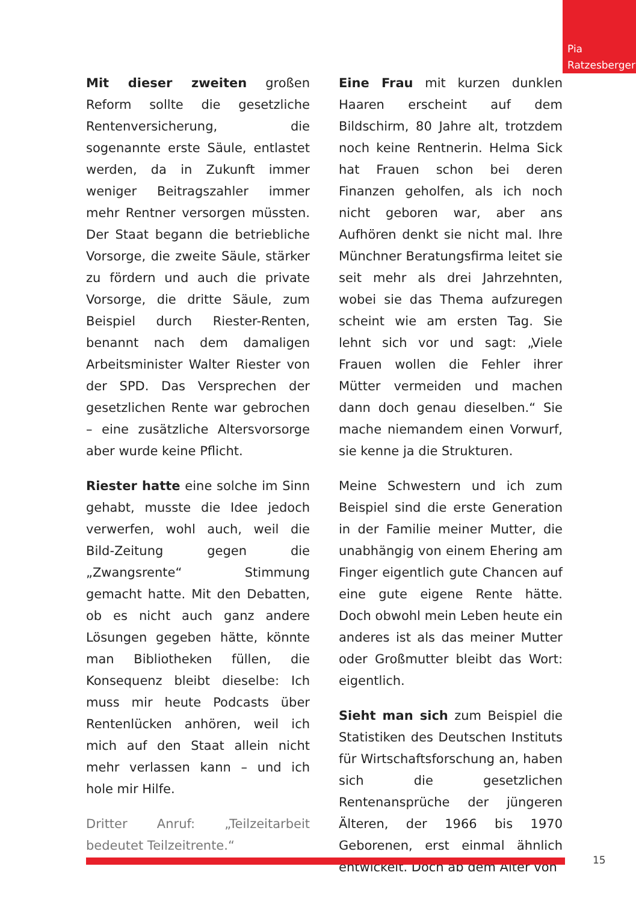Pia
Ratzesberger
Mit dieser zweiten großen Reform sollte die gesetzliche Rentenversicherung, die sogenannte erste Säule, entlastet werden, da in Zukunft immer weniger Beitragszahler immer mehr Rentner versorgen müssten. Der Staat begann die betriebliche Vorsorge, die zweite Säule, stärker zu fördern und auch die private Vorsorge, die dritte Säule, zum Beispiel durch Riester-Renten, benannt nach dem damaligen Arbeitsminister Walter Riester von der SPD. Das Versprechen der gesetzlichen Rente war gebrochen – eine zusätzliche Altersvorsorge aber wurde keine Pflicht.
Riester hatte eine solche im Sinn gehabt, musste die Idee jedoch verwerfen, wohl auch, weil die Bild-Zeitung gegen die „Zwangsrente“ Stimmung gemacht hatte. Mit den Debatten, ob es nicht auch ganz andere Lösungen gegeben hätte, könnte man Bibliotheken füllen, die Konsequenz bleibt dieselbe: Ich muss mir heute Podcasts über Rentenlücken anhören, weil ich mich auf den Staat allein nicht mehr verlassen kann – und ich hole mir Hilfe.
Dritter Anruf: „Teilzeitarbeit bedeutet Teilzeitrente.“
Eine Frau mit kurzen dunklen Haaren erscheint auf dem Bildschirm, 80 Jahre alt, trotzdem noch keine Rentnerin. Helma Sick hat Frauen schon bei deren Finanzen geholfen, als ich noch nicht geboren war, aber ans Aufhören denkt sie nicht mal. Ihre Münchner Beratungsfirma leitet sie seit mehr als drei Jahrzehnten, wobei sie das Thema aufzuregen scheint wie am ersten Tag. Sie lehnt sich vor und sagt: „Viele Frauen wollen die Fehler ihrer Mütter vermeiden und machen dann doch genau dieselben.“ Sie mache niemandem einen Vorwurf, sie kenne ja die Strukturen.
Meine Schwestern und ich zum Beispiel sind die erste Generation in der Familie meiner Mutter, die unabhängig von einem Ehering am Finger eigentlich gute Chancen auf eine gute eigene Rente hätte. Doch obwohl mein Leben heute ein anderes ist als das meiner Mutter oder Großmutter bleibt das Wort: eigentlich.
Sieht man sich zum Beispiel die Statistiken des Deutschen Instituts für Wirtschaftsforschung an, haben sich die gesetzlichen Rentenansprüche der jüngeren Älteren, der 1966 bis 1970 Geborenen, erst einmal ähnlich entwickelt. Doch ab dem Alter von
15